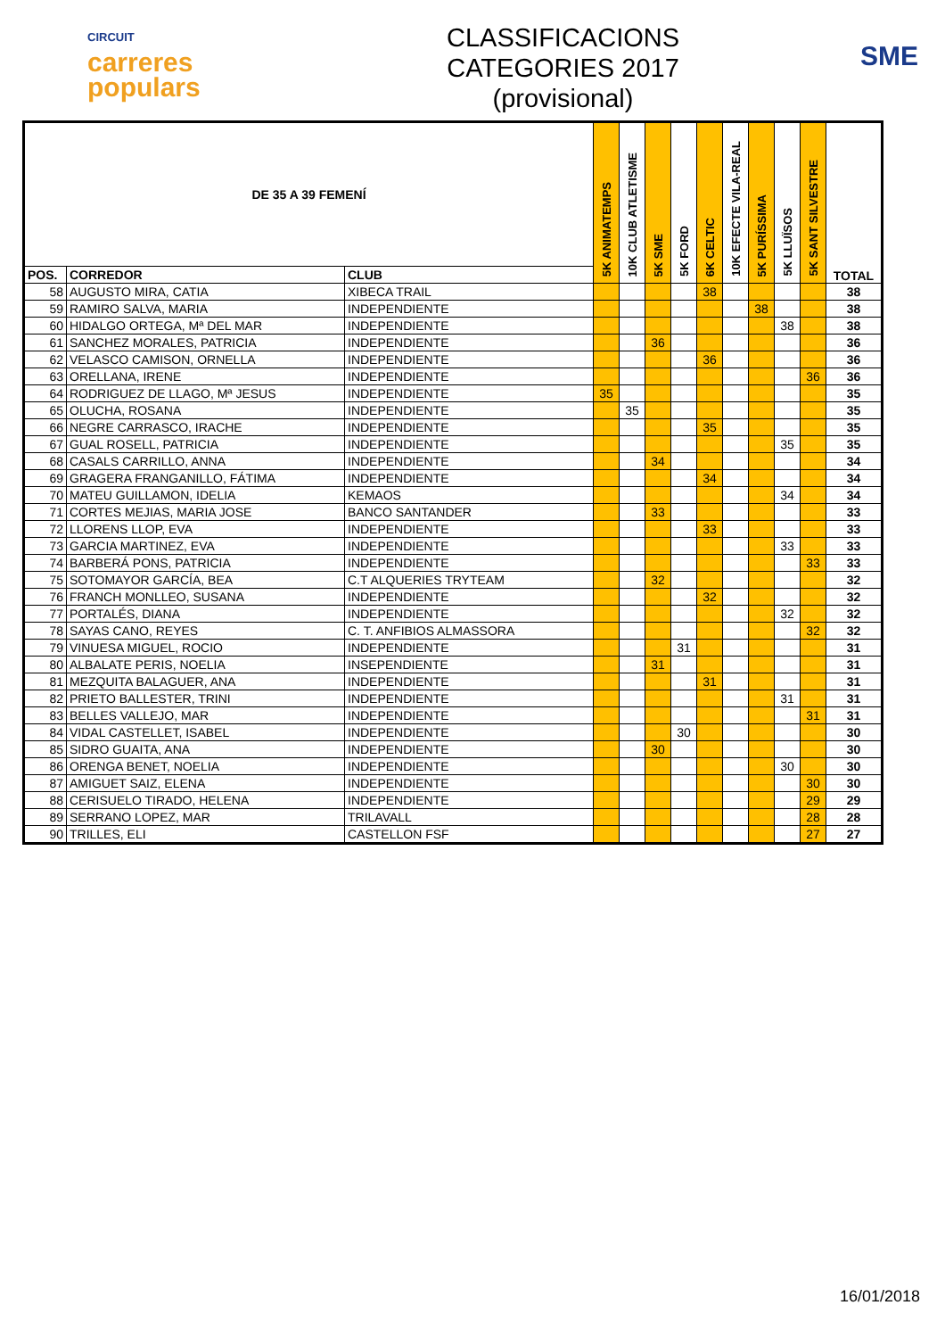CIRCUIT
carreres
populars
CLASSIFICACIONS
CATEGORIES 2017
(provisional)
SME
| DE 35 A 39 FEMENÍ | | | 5K ANIMATEMPS | 10K CLUB ATLETISME | 5K SME | 5K FORD | 6K CELTIC | 10K EFECTE VILA-REAL | 5K PURÍSSIMA | 5K LLUÏSOS | 5K SANT SILVESTRE | TOTAL |
| --- | --- | --- | --- | --- | --- | --- | --- | --- | --- | --- | --- | --- |
| POS. | CORREDOR | CLUB | | | | | | | | | | |
| 58 | AUGUSTO MIRA, CATIA | XIBECA TRAIL | | | | | 38 | | | | | 38 |
| 59 | RAMIRO SALVA, MARIA | INDEPENDIENTE | | | | | | | 38 | | | 38 |
| 60 | HIDALGO ORTEGA, Mª DEL MAR | INDEPENDIENTE | | | | | | | | 38 | | 38 |
| 61 | SANCHEZ MORALES, PATRICIA | INDEPENDIENTE | | | 36 | | | | | | | 36 |
| 62 | VELASCO CAMISON, ORNELLA | INDEPENDIENTE | | | | | 36 | | | | | 36 |
| 63 | ORELLANA, IRENE | INDEPENDIENTE | | | | | | | | | 36 | 36 |
| 64 | RODRIGUEZ DE LLAGO, Mª JESUS | INDEPENDIENTE | 35 | | | | | | | | | 35 |
| 65 | OLUCHA, ROSANA | INDEPENDIENTE | | 35 | | | | | | | | 35 |
| 66 | NEGRE CARRASCO, IRACHE | INDEPENDIENTE | | | | | 35 | | | | | 35 |
| 67 | GUAL ROSELL, PATRICIA | INDEPENDIENTE | | | | | | | | 35 | | 35 |
| 68 | CASALS CARRILLO, ANNA | INDEPENDIENTE | | | 34 | | | | | | | 34 |
| 69 | GRAGERA FRANGANILLO, FÁTIMA | INDEPENDIENTE | | | | | 34 | | | | | 34 |
| 70 | MATEU GUILLAMON, IDELIA | KEMAOS | | | | | | | | 34 | | 34 |
| 71 | CORTES MEJIAS, MARIA JOSE | BANCO SANTANDER | | | 33 | | | | | | | 33 |
| 72 | LLORENS LLOP, EVA | INDEPENDIENTE | | | | | 33 | | | | | 33 |
| 73 | GARCIA MARTINEZ, EVA | INDEPENDIENTE | | | | | | | | 33 | | 33 |
| 74 | BARBERÁ PONS, PATRICIA | INDEPENDIENTE | | | | | | | | | 33 | 33 |
| 75 | SOTOMAYOR GARCÍA, BEA | C.T ALQUERIES TRYTEAM | | | 32 | | | | | | | 32 |
| 76 | FRANCH MONLLEO, SUSANA | INDEPENDIENTE | | | | | 32 | | | | | 32 |
| 77 | PORTALÉS, DIANA | INDEPENDIENTE | | | | | | | | 32 | | 32 |
| 78 | SAYAS CANO, REYES | C. T. ANFIBIOS ALMASSORA | | | | | | | | | 32 | 32 |
| 79 | VINUESA MIGUEL, ROCIO | INDEPENDIENTE | | | | 31 | | | | | | 31 |
| 80 | ALBALATE PERIS, NOELIA | INSEPENDIENTE | | | 31 | | | | | | | 31 |
| 81 | MEZQUITA BALAGUER, ANA | INDEPENDIENTE | | | | | 31 | | | | | 31 |
| 82 | PRIETO BALLESTER, TRINI | INDEPENDIENTE | | | | | | | | 31 | | 31 |
| 83 | BELLES VALLEJO, MAR | INDEPENDIENTE | | | | | | | | | 31 | 31 |
| 84 | VIDAL CASTELLET, ISABEL | INDEPENDIENTE | | | | 30 | | | | | | 30 |
| 85 | SIDRO GUAITA, ANA | INDEPENDIENTE | | | 30 | | | | | | | 30 |
| 86 | ORENGA BENET, NOELIA | INDEPENDIENTE | | | | | | | | 30 | | 30 |
| 87 | AMIGUET SAIZ, ELENA | INDEPENDIENTE | | | | | | | | | 30 | 30 |
| 88 | CERISUELO TIRADO, HELENA | INDEPENDIENTE | | | | | | | | | 29 | 29 |
| 89 | SERRANO LOPEZ, MAR | TRILAVALL | | | | | | | | | 28 | 28 |
| 90 | TRILLES, ELI | CASTELLON FSF | | | | | | | | | 27 | 27 |
16/01/2018